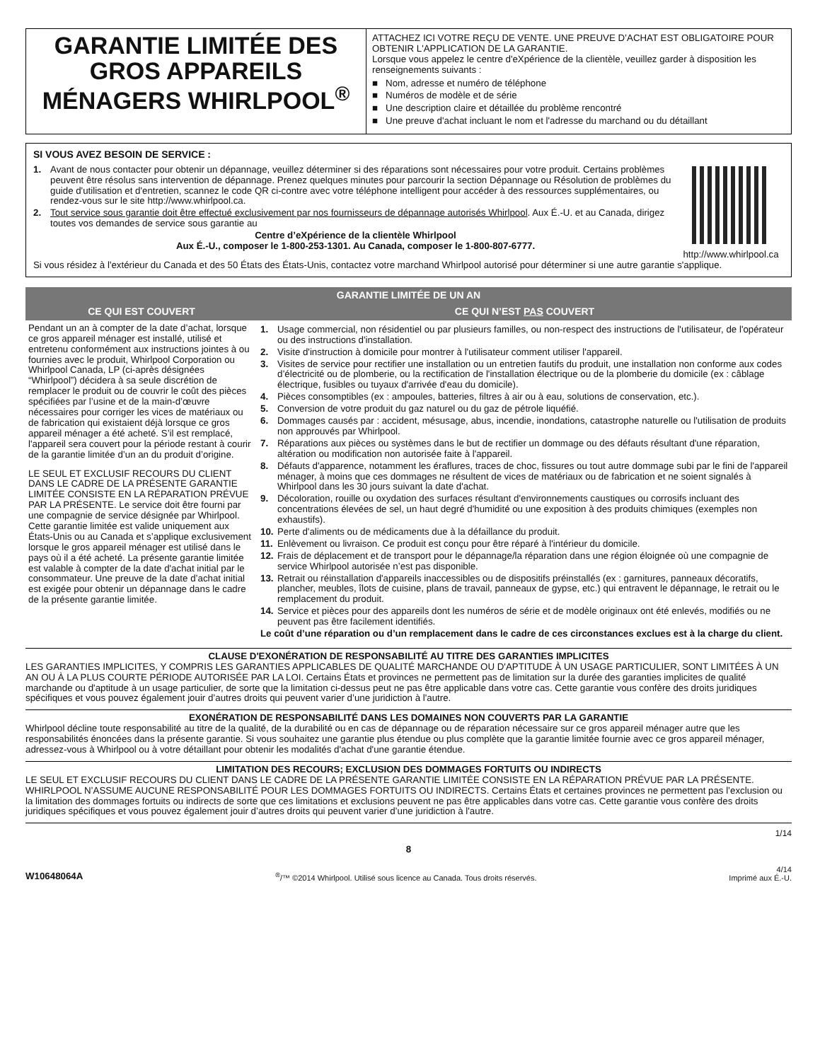GARANTIE LIMITÉE DES GROS APPAREILS MÉNAGERS WHIRLPOOL<sup>®</sup>
ATTACHEZ ICI VOTRE REÇU DE VENTE. UNE PREUVE D’ACHAT EST OBLIGATOIRE POUR OBTENIR L'APPLICATION DE LA GARANTIE.
Lorsque vous appelez le centre d'eXpérience de la clientèle, veuillez garder à disposition les renseignements suivants :
■ Nom, adresse et numéro de téléphone
■ Numéros de modèle et de série
■ Une description claire et détaillée du problème rencontré
■ Une preuve d'achat incluant le nom et l'adresse du marchand ou du détaillant
SI VOUS AVEZ BESOIN DE SERVICE :
1. Avant de nous contacter pour obtenir un dépannage, veuillez déterminer si des réparations sont nécessaires pour votre produit. Certains problèmes peuvent être résolus sans intervention de dépannage. Prenez quelques minutes pour parcourir la section Dépannage ou Résolution de problèmes du guide d'utilisation et d'entretien, scannez le code QR ci-contre avec votre téléphone intelligent pour accéder à des ressources supplémentaires, ou rendez-vous sur le site http://www.whirlpool.ca.
2. Tout service sous garantie doit être effectué exclusivement par nos fournisseurs de dépannage autorisés Whirlpool. Aux É.-U. et au Canada, dirigez toutes vos demandes de service sous garantie au
Centre d’eXpérience de la clientèle Whirlpool
Aux É.-U., composer le 1-800-253-1301. Au Canada, composer le 1-800-807-6777.
http://www.whirlpool.ca
Si vous résidez à l'extérieur du Canada et des 50 États des États-Unis, contactez votre marchand Whirlpool autorisé pour déterminer si une autre garantie s'applique.
| GARANTIE LIMITÉE DE UN AN | |
| --- | --- |
| CE QUI EST COUVERT | CE QUI N’EST PAS COUVERT |
| Pendant un an à compter de la date d’achat, lorsque ce gros appareil ménager est installé, utilisé et entretenu conformément aux instructions jointes à ou fournies avec le produit, Whirlpool Corporation ou Whirlpool Canada, LP (ci-après désignées “Whirlpool”) décidera à sa seule discrétion de remplacer le produit ou de couvrir le coût des pièces spécifiées par l’usine et de la main-d’œuvre nécessaires pour corriger les vices de matériaux ou de fabrication qui existaient déjà lorsque ce gros appareil ménager a été acheté. S’il est remplacé, l'appareil sera couvert pour la période restant à courir de la garantie limitée d’un an du produit d’origine. LE SEUL ET EXCLUSIF RECOURS DU CLIENT DANS LE CADRE DE LA PRÉSENTE GARANTIE LIMITÉE CONSISTE EN LA RÉPARATION PRÉVUE PAR LA PRÉSENTE. Le service doit être fourni par une compagnie de service désignée par Whirlpool. Cette garantie limitée est valide uniquement aux États-Unis ou au Canada et s’applique exclusivement lorsque le gros appareil ménager est utilisé dans le pays où il a été acheté. La présente garantie limitée est valable à compter de la date d'achat initial par le consommateur. Une preuve de la date d’achat initial est exigée pour obtenir un dépannage dans le cadre de la présente garantie limitée. | 1. Usage commercial, non résidentiel ou par plusieurs familles, ou non-respect des instructions de l'utilisateur, de l'opérateur ou des instructions d'installation. 2. Visite d'instruction à domicile pour montrer à l'utilisateur comment utiliser l'appareil. 3. Visites de service pour rectifier une installation ou un entretien fautifs du produit, une installation non conforme aux codes d’électricité ou de plomberie, ou la rectification de l'installation électrique ou de la plomberie du domicile (ex : câblage électrique, fusibles ou tuyaux d'arrivée d'eau du domicile). 4. Pièces consomptibles (ex : ampoules, batteries, filtres à air ou à eau, solutions de conservation, etc.). 5. Conversion de votre produit du gaz naturel ou du gaz de pétrole liquéfié. 6. Dommages causés par : accident, mésusage, abus, incendie, inondations, catastrophe naturelle ou l'utilisation de produits non approuvés par Whirlpool. 7. Réparations aux pièces ou systèmes dans le but de rectifier un dommage ou des défauts résultant d'une réparation, altération ou modification non autorisée faite à l'appareil. 8. Défauts d'apparence, notamment les éraflures, traces de choc, fissures ou tout autre dommage subi par le fini de l'appareil ménager, à moins que ces dommages ne résultent de vices de matériaux ou de fabrication et ne soient signalés à Whirlpool dans les 30 jours suivant la date d'achat. 9. Décoloration, rouille ou oxydation des surfaces résultant d'environnements caustiques ou corrosifs incluant des concentrations élevées de sel, un haut degré d'humidité ou une exposition à des produits chimiques (exemples non exhaustifs). 10. Perte d'aliments ou de médicaments due à la défaillance du produit. 11. Enlèvement ou livraison. Ce produit est conçu pour être réparé à l'intérieur du domicile. 12. Frais de déplacement et de transport pour le dépannage/la réparation dans une région éloignée où une compagnie de service Whirlpool autorisée n’est pas disponible. 13. Retrait ou réinstallation d'appareils inaccessibles ou de dispositifs préinstallés (ex : garnitures, panneaux décoratifs, plancher, meubles, îlots de cuisine, plans de travail, panneaux de gypse, etc.) qui entravent le dépannage, le retrait ou le remplacement du produit. 14. Service et pièces pour des appareils dont les numéros de série et de modèle originaux ont été enlevés, modifiés ou ne peuvent pas être facilement identifiés. Le coût d’une réparation ou d’un remplacement dans le cadre de ces circonstances exclues est à la charge du client. |
CLAUSE D'EXONÉRATION DE RESPONSABILITÉ AU TITRE DES GARANTIES IMPLICITES
LES GARANTIES IMPLICITES, Y COMPRIS LES GARANTIES APPLICABLES DE QUALITÉ MARCHANDE OU D'APTITUDE À UN USAGE PARTICULIER, SONT LIMITÉES À UN AN OU À LA PLUS COURTE PÉRIODE AUTORISÉE PAR LA LOI. Certains États et provinces ne permettent pas de limitation sur la durée des garanties implicites de qualité marchande ou d'aptitude à un usage particulier, de sorte que la limitation ci-dessus peut ne pas être applicable dans votre cas. Cette garantie vous confère des droits juridiques spécifiques et vous pouvez également jouir d’autres droits qui peuvent varier d’une juridiction à l'autre.
EXONÉRATION DE RESPONSABILITÉ DANS LES DOMAINES NON COUVERTS PAR LA GARANTIE
Whirlpool décline toute responsabilité au titre de la qualité, de la durabilité ou en cas de dépannage ou de réparation nécessaire sur ce gros appareil ménager autre que les responsabilités énoncées dans la présente garantie. Si vous souhaitez une garantie plus étendue ou plus complète que la garantie limitée fournie avec ce gros appareil ménager, adressez-vous à Whirlpool ou à votre détaillant pour obtenir les modalités d'achat d'une garantie étendue.
LIMITATION DES RECOURS; EXCLUSION DES DOMMAGES FORTUITS OU INDIRECTS
LE SEUL ET EXCLUSIF RECOURS DU CLIENT DANS LE CADRE DE LA PRÉSENTE GARANTIE LIMITÉE CONSISTE EN LA RÉPARATION PRÉVUE PAR LA PRÉSENTE. WHIRLPOOL N’ASSUME AUCUNE RESPONSABILITÉ POUR LES DOMMAGES FORTUITS OU INDIRECTS. Certains États et certaines provinces ne permettent pas l’exclusion ou la limitation des dommages fortuits ou indirects de sorte que ces limitations et exclusions peuvent ne pas être applicables dans votre cas. Cette garantie vous confère des droits juridiques spécifiques et vous pouvez également jouir d’autres droits qui peuvent varier d’une juridiction à l'autre.
1/14
8
W10648064A<sup>®</sup>/™ ©2014 Whirlpool. Utilisé sous licence au Canada. Tous droits réservés. 4/14
Imprimé aux É.-U.